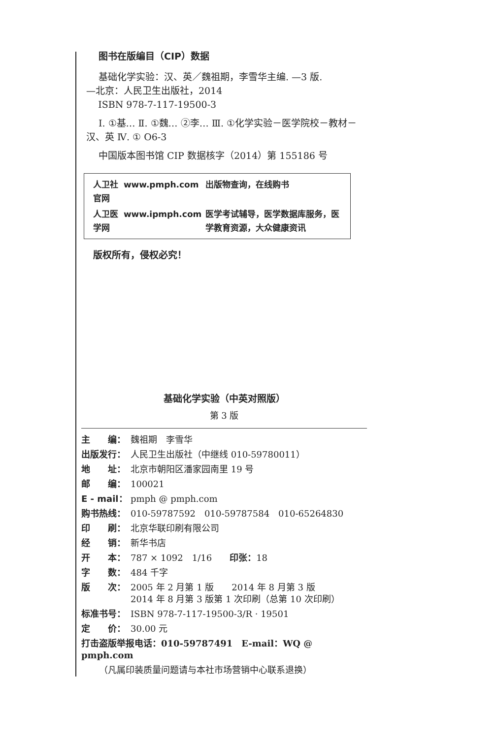图书在版编目（CIP）数据
基础化学实验：汉、英／魏祖期，李雪华主编. —3 版.
—北京：人民卫生出版社，2014
ISBN 978-7-117-19500-3
Ⅰ. ①基… Ⅱ. ①魏… ②李… Ⅲ. ①化学实验－医学院校－教材－汉、英 Ⅳ. ① O6-3
中国版本图书馆 CIP 数据核字（2014）第 155186 号
| 人卫社官网 | www.pmph.com | 出版物查询，在线购书 |
| 人卫医学网 | www.ipmph.com | 医学考试辅导，医学数据库服务，医学教育资源，大众健康资讯 |
版权所有，侵权必究！
基础化学实验（中英对照版）
第 3 版
| 主 编： | 魏祖期 李雪华 |
| 出版发行： | 人民卫生出版社（中继线 010-59780011） |
| 地 址： | 北京市朝阳区潘家园南里 19 号 |
| 邮 编： | 100021 |
| E - mail： | pmph @ pmph.com |
| 购书热线： | 010-59787592 010-59787584 010-65264830 |
| 印 刷： | 北京华联印刷有限公司 |
| 经 销： | 新华书店 |
| 开 本： | 787 × 1092 1/16 印张： 18 |
| 字 数： | 484 千字 |
| 版 次： | 2005 年 2 月第 1 版 2014 年 8 月第 3 版 2014 年 8 月第 3 版第 1 次印刷（总第 10 次印刷） |
| 标准书号： | ISBN 978-7-117-19500-3/R · 19501 |
| 定 价： | 30.00 元 |
| 打击盗版举报电话：010-59787491 E-mail：WQ @ pmph.com | |
| （凡属印装质量问题请与本社市场营销中心联系退换） | |